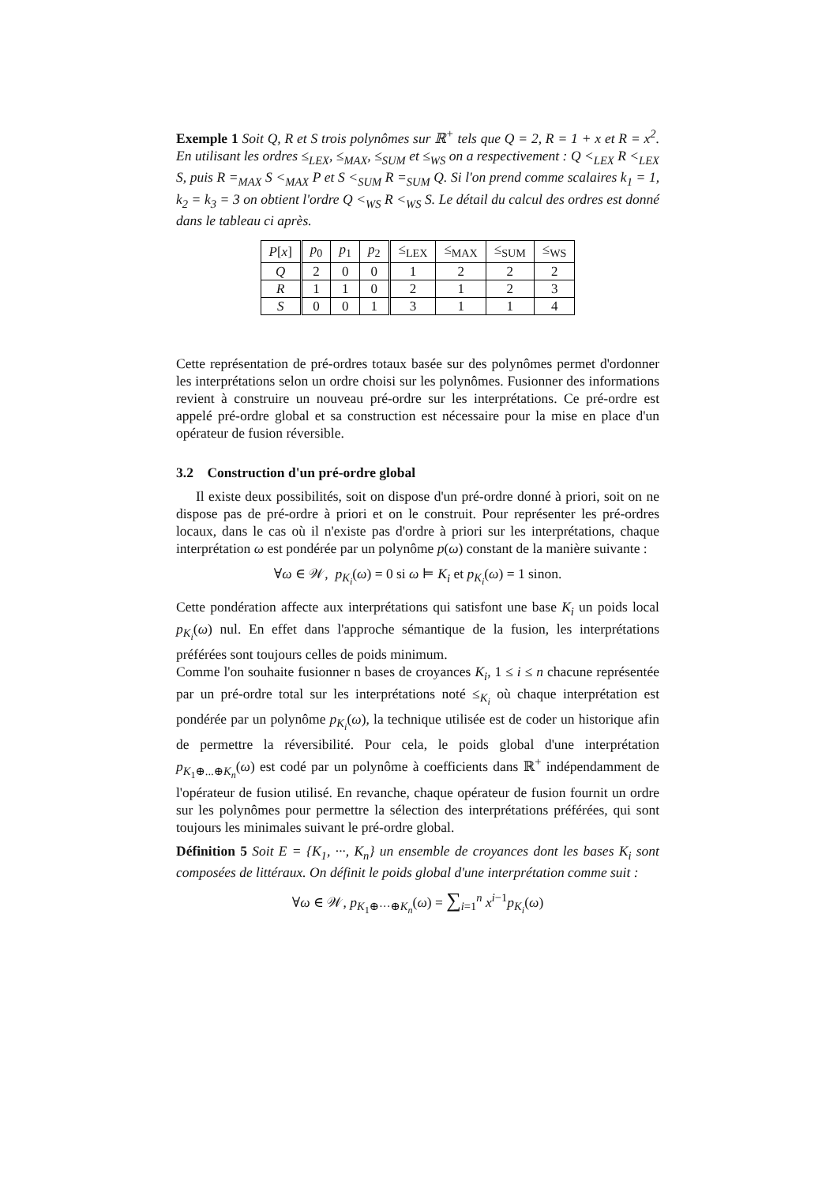Exemple 1 Soit Q, R et S trois polynômes sur ℝ<sup>+</sup> tels que Q = 2, R = 1 + x et R = x<sup>2</sup>. En utilisant les ordres ≤<sub>LEX</sub>, ≤<sub>MAX</sub>, ≤<sub>SUM</sub> et ≤<sub>WS</sub> on a respectivement : Q <<sub>LEX</sub> R <<sub>LEX</sub> S, puis R =<sub>MAX</sub> S <<sub>MAX</sub> P et S <<sub>SUM</sub> R =<sub>SUM</sub> Q. Si l'on prend comme scalaires k<sub>1</sub> = 1, k<sub>2</sub> = k<sub>3</sub> = 3 on obtient l'ordre Q <<sub>WS</sub> R <<sub>WS</sub> S. Le détail du calcul des ordres est donné dans le tableau ci après.
| P [ x ] | p<sub>0</sub> | p<sub>1</sub> | p<sub>2</sub> | ≤<sub>LEX</sub> | ≤<sub>MAX</sub> | ≤<sub>SUM</sub> | ≤<sub>WS</sub> |
| --- | --- | --- | --- | --- | --- | --- | --- |
| Q | 2 | 0 | 0 | 1 | 2 | 2 | 2 |
| R | 1 | 1 | 0 | 2 | 1 | 2 | 3 |
| S | 0 | 0 | 1 | 3 | 1 | 1 | 4 |
Cette représentation de pré-ordres totaux basée sur des polynômes permet d'ordonner les interprétations selon un ordre choisi sur les polynômes. Fusionner des informations revient à construire un nouveau pré-ordre sur les interprétations. Ce pré-ordre est appelé pré-ordre global et sa construction est nécessaire pour la mise en place d'un opérateur de fusion réversible.
3.2 Construction d'un pré-ordre global
Il existe deux possibilités, soit on dispose d'un pré-ordre donné à priori, soit on ne dispose pas de pré-ordre à priori et on le construit. Pour représenter les pré-ordres locaux, dans le cas où il n'existe pas d'ordre à priori sur les interprétations, chaque interprétation ω est pondérée par un polynôme p(ω) constant de la manière suivante :
∀ω ∈ 𝒲, p<sub>K<sub>i</sub></sub>(ω) = 0 si ω ⊨ K<sub>i</sub> et p<sub>K<sub>i</sub></sub>(ω) = 1 sinon.
Cette pondération affecte aux interprétations qui satisfont une base K<sub>i</sub> un poids local p<sub>K<sub>i</sub></sub>(ω) nul. En effet dans l'approche sémantique de la fusion, les interprétations préférées sont toujours celles de poids minimum.
Comme l'on souhaite fusionner n bases de croyances K<sub>i</sub>, 1 ≤ i ≤ n chacune représentée par un pré-ordre total sur les interprétations noté ≤<sub>K<sub>i</sub></sub> où chaque interprétation est pondérée par un polynôme p<sub>K<sub>i</sub></sub>(ω), la technique utilisée est de coder un historique afin de permettre la réversibilité. Pour cela, le poids global d'une interprétation p<sub>K<sub>1</sub>⊕...⊕K<sub>n</sub></sub>(ω) est codé par un polynôme à coefficients dans ℝ<sup>+</sup> indépendamment de l'opérateur de fusion utilisé. En revanche, chaque opérateur de fusion fournit un ordre sur les polynômes pour permettre la sélection des interprétations préférées, qui sont toujours les minimales suivant le pré-ordre global.
Définition 5 Soit E = {K<sub>1</sub>, ···, K<sub>n</sub>} un ensemble de croyances dont les bases K<sub>i</sub> sont composées de littéraux. On définit le poids global d'une interprétation comme suit :
∀ω ∈ 𝒲, p<sub>K<sub>1</sub>⊕···⊕K<sub>n</sub></sub>(ω) = ∑<sub>i=1</sub><sup>n</sup> x<sup>i−1</sup>p<sub>K<sub>i</sub></sub>(ω)